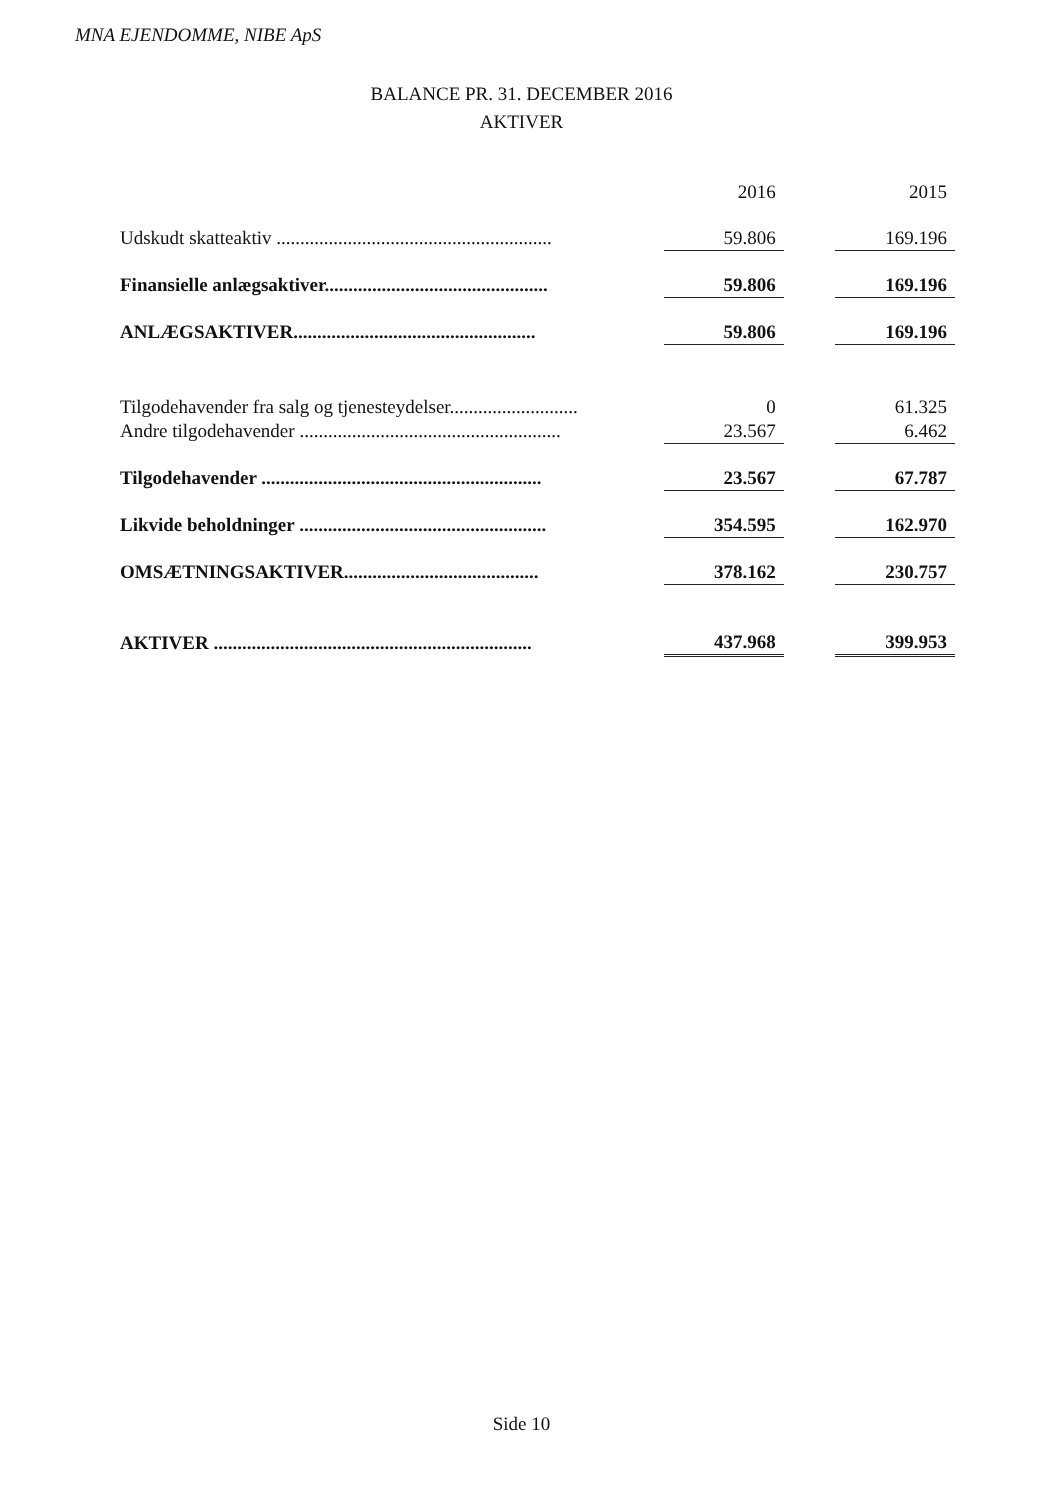MNA EJENDOMME, NIBE ApS
BALANCE PR. 31. DECEMBER 2016
AKTIVER
| | | 2016 | | 2015 |
| Udskudt skatteaktiv .......................................................... | | 59.806 | | 169.196 |
| Finansielle anlægsaktiver............................................... | | 59.806 | | 169.196 |
| ANLÆGSAKTIVER................................................... | | 59.806 | | 169.196 |
| Tilgodehavender fra salg og tjenesteydelser........................... | | 0 | | 61.325 |
| Andre tilgodehavender ....................................................... | | 23.567 | | 6.462 |
| Tilgodehavender ........................................................... | | 23.567 | | 67.787 |
| Likvide beholdninger .................................................... | | 354.595 | | 162.970 |
| OMSÆTNINGSAKTIVER......................................... | | 378.162 | | 230.757 |
| AKTIVER ................................................................... | | 437.968 | | 399.953 |
Side 10